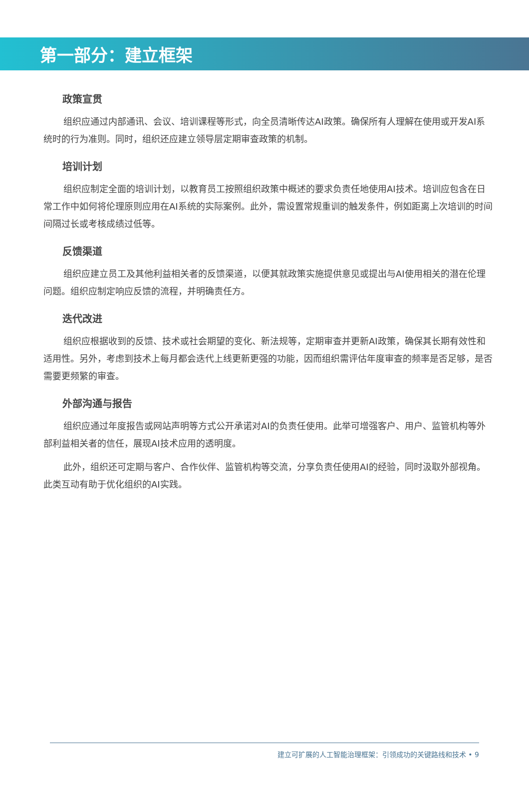第一部分：建立框架
政策宣贯
组织应通过内部通讯、会议、培训课程等形式，向全员清晰传达AI政策。确保所有人理解在使用或开发AI系统时的行为准则。同时，组织还应建立领导层定期审查政策的机制。
培训计划
组织应制定全面的培训计划，以教育员工按照组织政策中概述的要求负责任地使用AI技术。培训应包含在日常工作中如何将伦理原则应用在AI系统的实际案例。此外，需设置常规重训的触发条件，例如距离上次培训的时间间隔过长或考核成绩过低等。
反馈渠道
组织应建立员工及其他利益相关者的反馈渠道，以便其就政策实施提供意见或提出与AI使用相关的潜在伦理问题。组织应制定响应反馈的流程，并明确责任方。
迭代改进
组织应根据收到的反馈、技术或社会期望的变化、新法规等，定期审查并更新AI政策，确保其长期有效性和适用性。另外，考虑到技术上每月都会迭代上线更新更强的功能，因而组织需评估年度审查的频率是否足够，是否需要更频繁的审查。
外部沟通与报告
组织应通过年度报告或网站声明等方式公开承诺对AI的负责任使用。此举可增强客户、用户、监管机构等外部利益相关者的信任，展现AI技术应用的透明度。
此外，组织还可定期与客户、合作伙伴、监管机构等交流，分享负责任使用AI的经验，同时汲取外部视角。此类互动有助于优化组织的AI实践。
建立可扩展的人工智能治理框架：引领成功的关键路线和技术 • 9